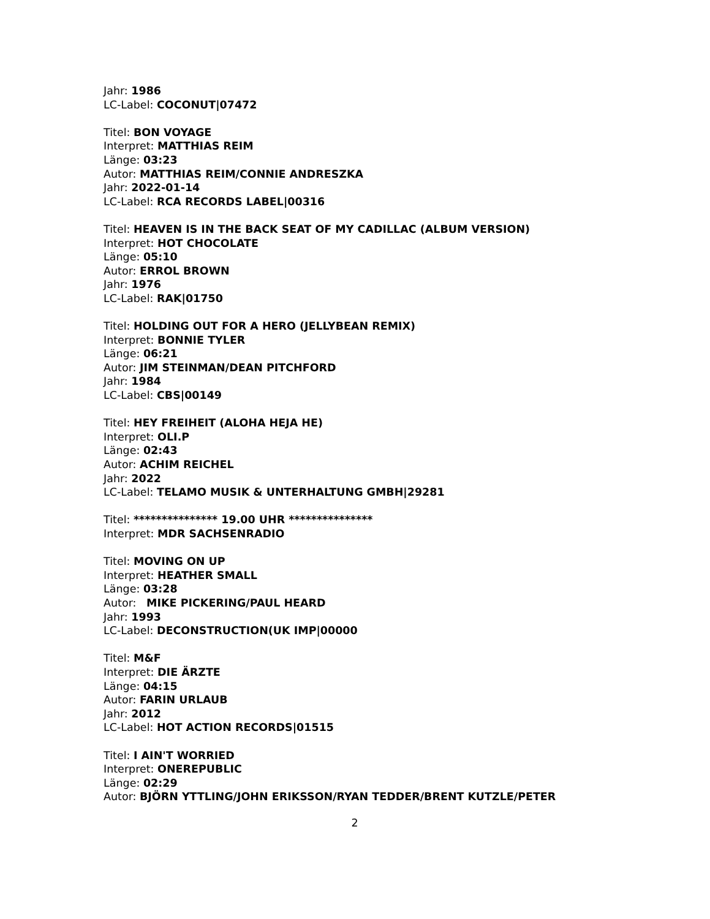Jahr: 1986
LC-Label: COCONUT|07472
Titel: BON VOYAGE
Interpret: MATTHIAS REIM
Länge: 03:23
Autor: MATTHIAS REIM/CONNIE ANDRESZKA
Jahr: 2022-01-14
LC-Label: RCA RECORDS LABEL|00316
Titel: HEAVEN IS IN THE BACK SEAT OF MY CADILLAC (ALBUM VERSION)
Interpret: HOT CHOCOLATE
Länge: 05:10
Autor: ERROL BROWN
Jahr: 1976
LC-Label: RAK|01750
Titel: HOLDING OUT FOR A HERO (JELLYBEAN REMIX)
Interpret: BONNIE TYLER
Länge: 06:21
Autor: JIM STEINMAN/DEAN PITCHFORD
Jahr: 1984
LC-Label: CBS|00149
Titel: HEY FREIHEIT (ALOHA HEJA HE)
Interpret: OLI.P
Länge: 02:43
Autor: ACHIM REICHEL
Jahr: 2022
LC-Label: TELAMO MUSIK & UNTERHALTUNG GMBH|29281
Titel: *************** 19.00 UHR ***************
Interpret: MDR SACHSENRADIO
Titel: MOVING ON UP
Interpret: HEATHER SMALL
Länge: 03:28
Autor: MIKE PICKERING/PAUL HEARD
Jahr: 1993
LC-Label: DECONSTRUCTION(UK IMP|00000
Titel: M&F
Interpret: DIE ÄRZTE
Länge: 04:15
Autor: FARIN URLAUB
Jahr: 2012
LC-Label: HOT ACTION RECORDS|01515
Titel: I AIN'T WORRIED
Interpret: ONEREPUBLIC
Länge: 02:29
Autor: BJÖRN YTTLING/JOHN ERIKSSON/RYAN TEDDER/BRENT KUTZLE/PETER
2